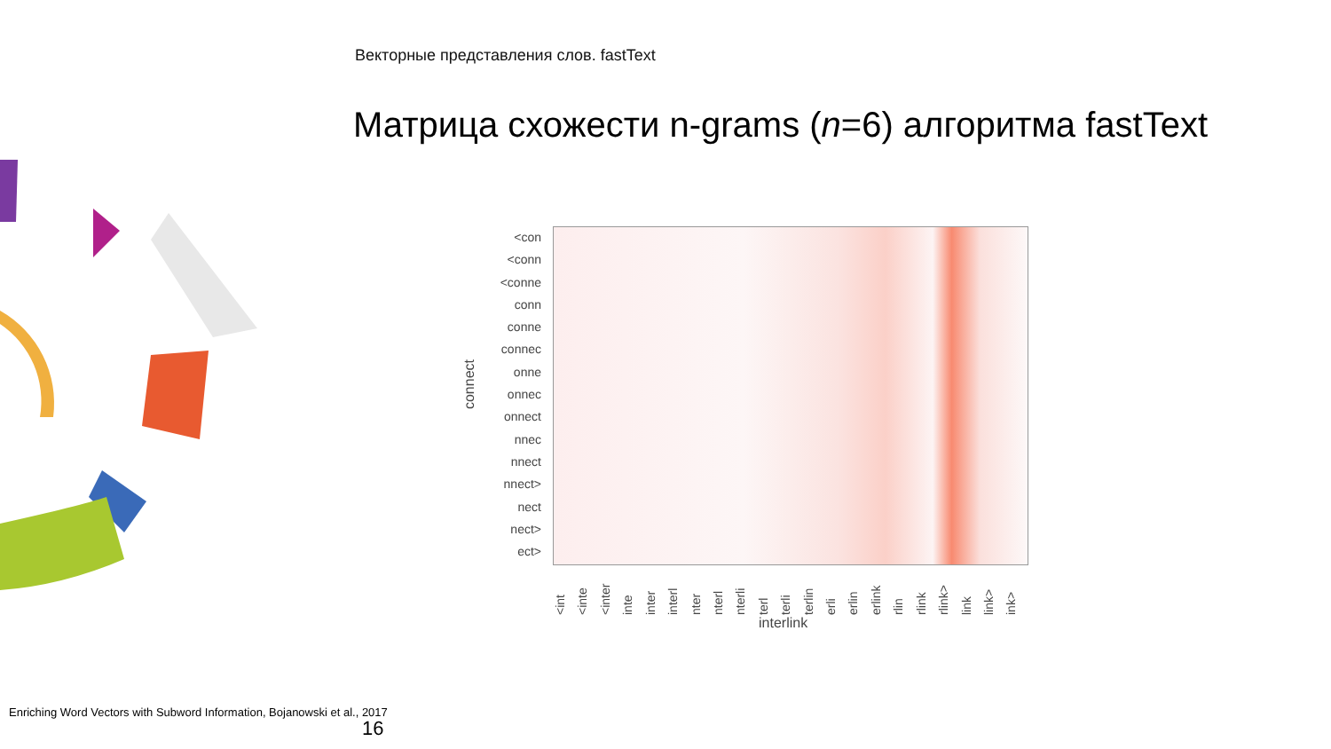Векторные представления слов. fastText
Матрица схожести n-grams (n=6) алгоритма fastText
connect
<con
<conn
<conne
conn
conne
connec
onne
onnec
onnect
nnec
nnect
nnect>
nect
nect>
ect>
<int <inte <inter inte inter interl nter nterl nterli terl terli terlin erli erlin erlink rlin rlink rlink> link link> ink>
interlink
Enriching Word Vectors with Subword Information, Bojanowski et al., 2017
16